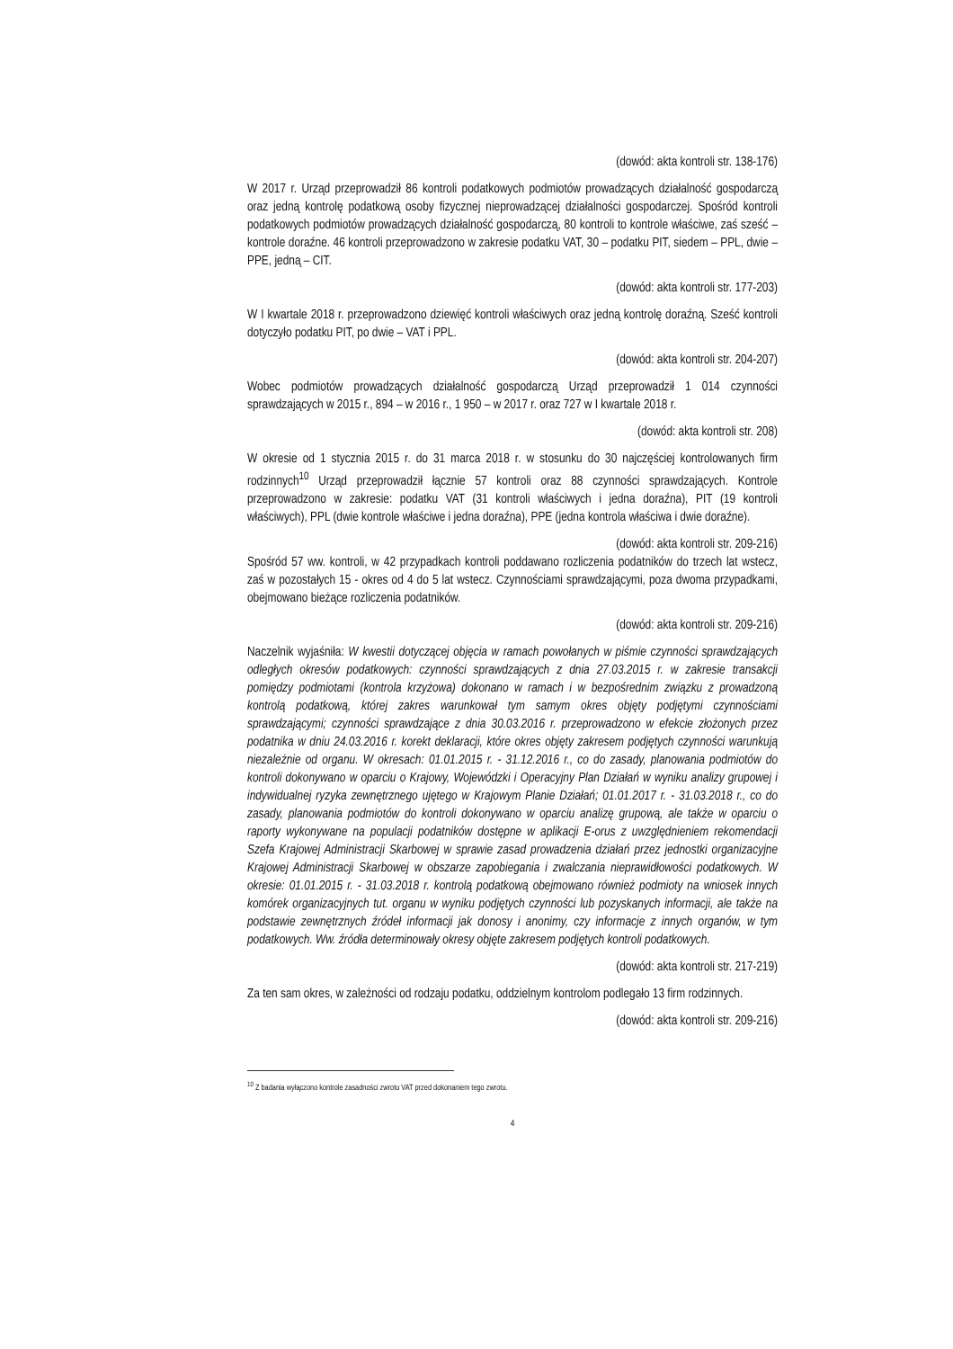(dowód: akta kontroli str. 138-176)
W 2017 r. Urząd przeprowadził 86 kontroli podatkowych podmiotów prowadzących działalność gospodarczą oraz jedną kontrolę podatkową osoby fizycznej nieprowadzącej działalności gospodarczej. Spośród kontroli podatkowych podmiotów prowadzących działalność gospodarczą, 80 kontroli to kontrole właściwe, zaś sześć – kontrole doraźne. 46 kontroli przeprowadzono w zakresie podatku VAT, 30 – podatku PIT, siedem – PPL, dwie – PPE, jedną – CIT.
(dowód: akta kontroli str. 177-203)
W I kwartale 2018 r. przeprowadzono dziewięć kontroli właściwych oraz jedną kontrolę doraźną. Sześć kontroli dotyczyło podatku PIT, po dwie – VAT i PPL.
(dowód: akta kontroli str. 204-207)
Wobec podmiotów prowadzących działalność gospodarczą Urząd przeprowadził 1 014 czynności sprawdzających w 2015 r., 894 – w 2016 r., 1 950 – w 2017 r. oraz 727 w I kwartale 2018 r.
(dowód: akta kontroli str. 208)
W okresie od 1 stycznia 2015 r. do 31 marca 2018 r. w stosunku do 30 najczęściej kontrolowanych firm rodzinnych<sup>10</sup> Urząd przeprowadził łącznie 57 kontroli oraz 88 czynności sprawdzających. Kontrole przeprowadzono w zakresie: podatku VAT (31 kontroli właściwych i jedna doraźna), PIT (19 kontroli właściwych), PPL (dwie kontrole właściwe i jedna doraźna), PPE (jedna kontrola właściwa i dwie doraźne).
(dowód: akta kontroli str. 209-216)
Spośród 57 ww. kontroli, w 42 przypadkach kontroli poddawano rozliczenia podatników do trzech lat wstecz, zaś w pozostałych 15 - okres od 4 do 5 lat wstecz. Czynnościami sprawdzającymi, poza dwoma przypadkami, obejmowano bieżące rozliczenia podatników.
(dowód: akta kontroli str. 209-216)
Naczelnik wyjaśniła: W kwestii dotyczącej objęcia w ramach powołanych w piśmie czynności sprawdzających odległych okresów podatkowych: czynności sprawdzających z dnia 27.03.2015 r. w zakresie transakcji pomiędzy podmiotami (kontrola krzyżowa) dokonano w ramach i w bezpośrednim związku z prowadzoną kontrolą podatkową, której zakres warunkował tym samym okres objęty podjętymi czynnościami sprawdzającymi; czynności sprawdzające z dnia 30.03.2016 r. przeprowadzono w efekcie złożonych przez podatnika w dniu 24.03.2016 r. korekt deklaracji, które okres objęty zakresem podjętych czynności warunkują niezależnie od organu. W okresach: 01.01.2015 r. - 31.12.2016 r., co do zasady, planowania podmiotów do kontroli dokonywano w oparciu o Krajowy, Wojewódzki i Operacyjny Plan Działań w wyniku analizy grupowej i indywidualnej ryzyka zewnętrznego ujętego w Krajowym Planie Działań; 01.01.2017 r. - 31.03.2018 r., co do zasady, planowania podmiotów do kontroli dokonywano w oparciu analizę grupową, ale także w oparciu o raporty wykonywane na populacji podatników dostępne w aplikacji E-orus z uwzględnieniem rekomendacji Szefa Krajowej Administracji Skarbowej w sprawie zasad prowadzenia działań przez jednostki organizacyjne Krajowej Administracji Skarbowej w obszarze zapobiegania i zwalczania nieprawidłowości podatkowych. W okresie: 01.01.2015 r. - 31.03.2018 r. kontrolą podatkową obejmowano również podmioty na wniosek innych komórek organizacyjnych tut. organu w wyniku podjętych czynności lub pozyskanych informacji, ale także na podstawie zewnętrznych źródeł informacji jak donosy i anonimy, czy informacje z innych organów, w tym podatkowych. Ww. źródła determinowały okresy objęte zakresem podjętych kontroli podatkowych.
(dowód: akta kontroli str. 217-219)
Za ten sam okres, w zależności od rodzaju podatku, oddzielnym kontrolom podlegało 13 firm rodzinnych.
(dowód: akta kontroli str. 209-216)
<sup>10</sup> Z badania wyłączono kontrole zasadności zwrotu VAT przed dokonaniem tego zwrotu.
4